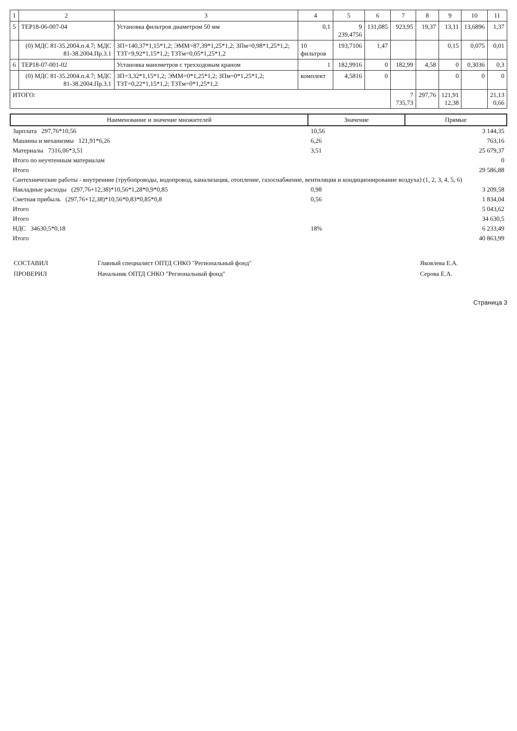| 1 | 2 | 3 | 4 | 5 | 6 | 7 | 8 | 9 | 10 | 11 |
| --- | --- | --- | --- | --- | --- | --- | --- | --- | --- | --- |
| 5 | ТЕР18-06-007-04 | Установка фильтров диаметром 50 мм | 0,1 | 9 239,4756 | 131,085 | 923,95 | 19,37 | 13,11 | 13,6896 | 1,37 |
| | (0) МДС 81-35.2004.п.4.7; МДС 81-38.2004.Пр.3.1 | ЗП=140,37*1,15*1,2; ЭММ=87,39*1,25*1,2; ЗПм=0,98*1,25*1,2; ТЗТ=9,92*1,15*1,2; ТЗТм=0,05*1,25*1,2 | 10 фильтров | 193,7106 | 1,47 | | | 0,15 | 0,075 | 0,01 |
| 6 | ТЕР18-07-001-02 | Установка манометров с трехходовым краном | 1 | 182,9916 | 0 | 182,99 | 4,58 | 0 | 0,3036 | 0,3 |
| | (0) МДС 81-35.2004.п.4.7; МДС 81-38.2004.Пр.3.1 | ЗП=3,32*1,15*1,2; ЭММ=0*1,25*1,2; ЗПм=0*1,25*1,2; ТЗТ=0,22*1,15*1,2; ТЗТм=0*1,25*1,2 | комплект | 4,5816 | 0 | | | 0 | 0 | 0 |
| ИТОГО: | | | | | | 7 735,73 | 297,76 | 121,91 12,38 | | 21,13 0,66 |
| Наименование и значение множителей | Значение | Прямые |
| --- | --- | --- |
| Зарплата 297,76*10,56 | 10,56 | 3 144,35 |
| Машины и механизмы 121,91*6,26 | 6,26 | 763,16 |
| Материалы 7316,06*3,51 | 3,51 | 25 679,37 |
| Итого по неучтенным материалам | | 0 |
| Итого | | 29 586,88 |
| Сантехнические работы - внутренние (трубопроводы, водопровод, канализация, отопление, газоснабжение, вентиляция и кондиционирование воздуха) (1, 2, 3, 4, 5, 6) | | |
| Накладные расходы (297,76+12,38)*10,56*1,28*0,9*0,85 | 0,98 | 3 209,58 |
| Сметная прибыль (297,76+12,38)*10,56*0,83*0,85*0,8 | 0,56 | 1 834,04 |
| Итого | | 5 043,62 |
| Итого | | 34 630,5 |
| НДС 34630,5*0,18 | 18% | 6 233,49 |
| Итого | | 40 863,99 |
| СОСТАВИЛ | Главный специалист ОПТД СНКО "Региональный фонд" | Яковлева Е.А. |
| ПРОВЕРИЛ | Начальник ОПТД СНКО "Региональный фонд" | Серова Е.А. |
Страница 3